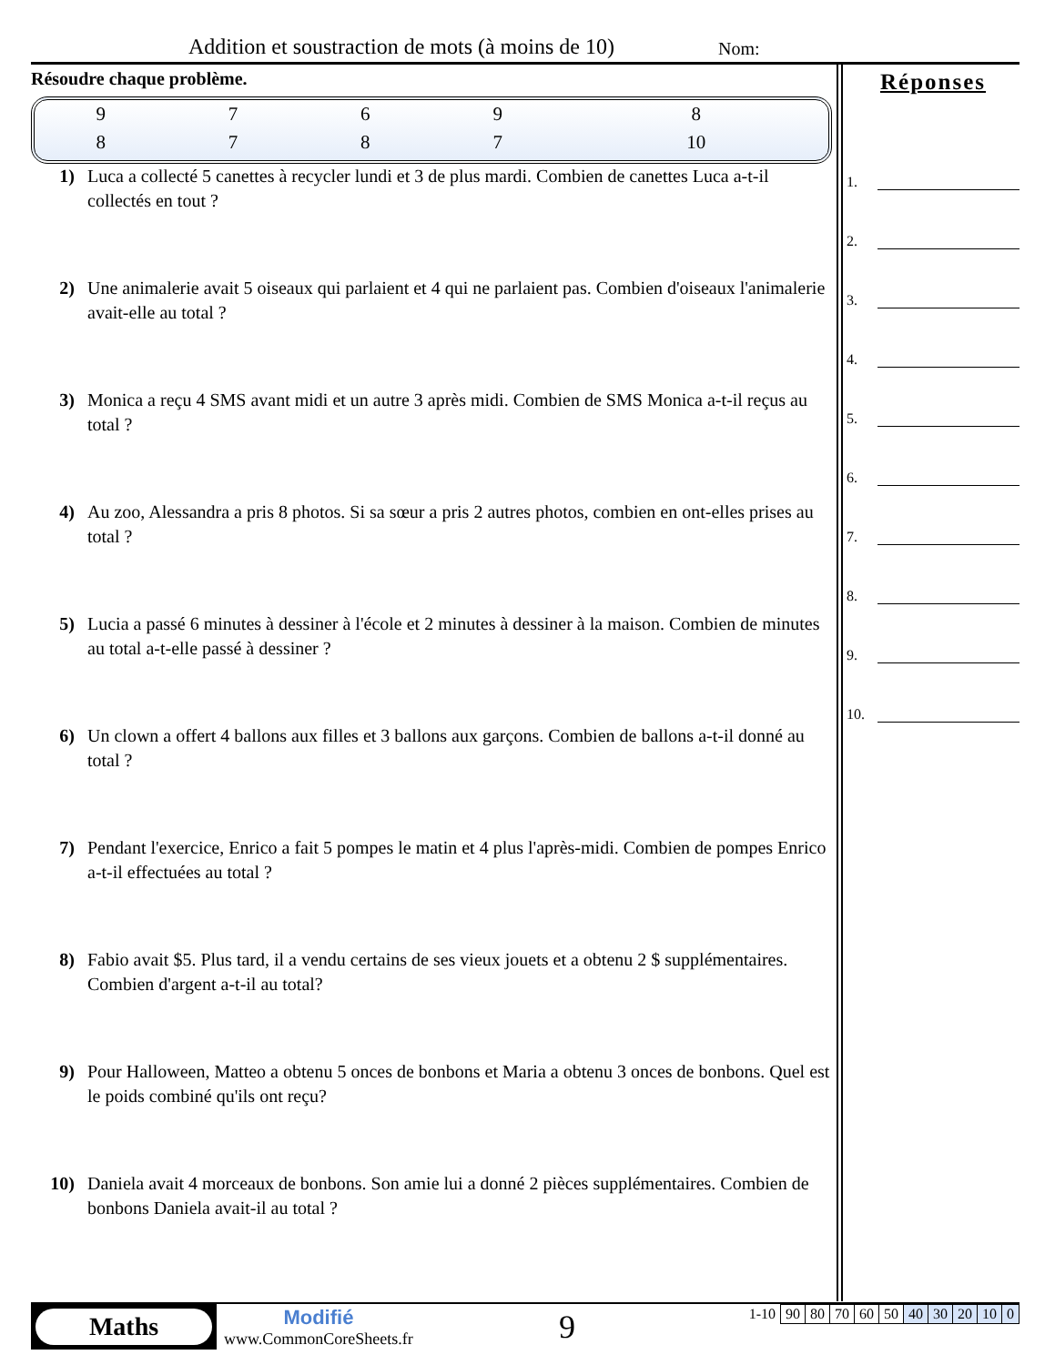Addition et soustraction de mots (à moins de 10) Nom:
Résoudre chaque problème.
| 9 | 7 | 6 | 9 | 8 |
| 8 | 7 | 8 | 7 | 10 |
1) Luca a collecté 5 canettes à recycler lundi et 3 de plus mardi. Combien de canettes Luca a-t-il collectés en tout ?
2) Une animalerie avait 5 oiseaux qui parlaient et 4 qui ne parlaient pas. Combien d'oiseaux l'animalerie avait-elle au total ?
3) Monica a reçu 4 SMS avant midi et un autre 3 après midi. Combien de SMS Monica a-t-il reçus au total ?
4) Au zoo, Alessandra a pris 8 photos. Si sa sœur a pris 2 autres photos, combien en ont-elles prises au total ?
5) Lucia a passé 6 minutes à dessiner à l'école et 2 minutes à dessiner à la maison. Combien de minutes au total a-t-elle passé à dessiner ?
6) Un clown a offert 4 ballons aux filles et 3 ballons aux garçons. Combien de ballons a-t-il donné au total ?
7) Pendant l'exercice, Enrico a fait 5 pompes le matin et 4 plus l'après-midi. Combien de pompes Enrico a-t-il effectuées au total ?
8) Fabio avait $5. Plus tard, il a vendu certains de ses vieux jouets et a obtenu 2 $ supplémentaires. Combien d'argent a-t-il au total?
9) Pour Halloween, Matteo a obtenu 5 onces de bonbons et Maria a obtenu 3 onces de bonbons. Quel est le poids combiné qu'ils ont reçu?
10) Daniela avait 4 morceaux de bonbons. Son amie lui a donné 2 pièces supplémentaires. Combien de bonbons Daniela avait-il au total ?
Réponses
1.
2.
3.
4.
5.
6.
7.
8.
9.
10.
Maths
Modifié
www.CommonCoreSheets.fr
9
| 1-10 | 90 | 80 | 70 | 60 | 50 | 40 | 30 | 20 | 10 | 0 |